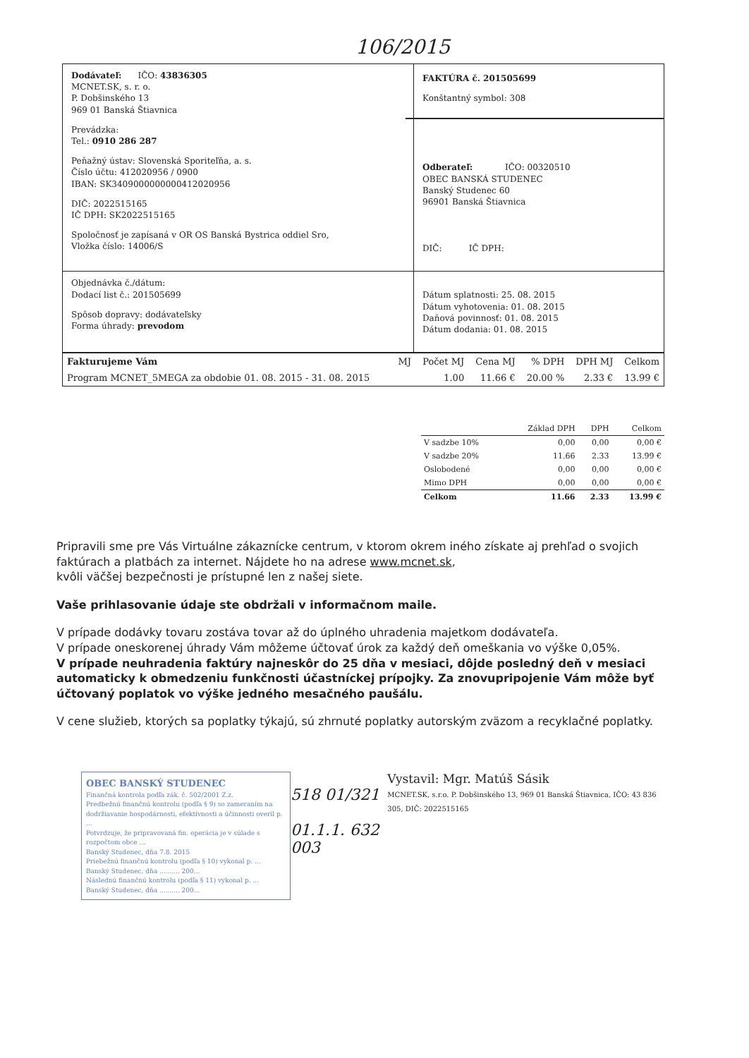106/2015
Dodávateľ: IČO: 43836305
MCNET.SK, s. r. o.
P. Dobšinského 13
969 01 Banská Štiavnica
Prevádzka:
Tel.: 0910 286 287
Peňažný ústav: Slovenská Sporiteľňa, a. s.
Číslo účtu: 412020956 / 0900
IBAN: SK3409000000000412020956
DIČ: 2022515165
IČ DPH: SK2022515165
Spoločnosť je zapísaná v OR OS Banská Bystrica oddiel Sro,
Vložka číslo: 14006/S
FAKTÚRA č. 201505699
Konštantný symbol: 308
Odberateľ: IČO: 00320510
OBEC BANSKÁ STUDENEC
Banský Studenec 60
96901 Banská Štiavnica
DIČ: IČ DPH:
Objednávka č./dátum:
Dodací list č.: 201505699
Spôsob dopravy: dodávateľsky
Forma úhrady: prevodom
Dátum splatnosti: 25. 08. 2015
Dátum vyhotovenia: 01. 08. 2015
Daňová povinnosť: 01. 08. 2015
Dátum dodania: 01. 08. 2015
| Fakturujeme Vám | MJ | Počet MJ | Cena MJ | % DPH | DPH MJ | Celkom |
| --- | --- | --- | --- | --- | --- | --- |
| Program MCNET_5MEGA za obdobie 01. 08. 2015 - 31. 08. 2015 | | 1.00 | 11.66 € | 20.00 % | 2.33 € | 13.99 € |
| | Základ DPH | DPH | Celkom |
| --- | --- | --- | --- |
| V sadzbe 10% | 0,00 | 0,00 | 0,00 € |
| V sadzbe 20% | 11.66 | 2.33 | 13.99 € |
| Oslobodené | 0,00 | 0,00 | 0,00 € |
| Mimo DPH | 0,00 | 0,00 | 0,00 € |
| Celkom | 11.66 | 2.33 | 13.99 € |
Pripravili sme pre Vás Virtuálne zákaznícke centrum, v ktorom okrem iného získate aj prehľad o svojich faktúrach a platbách za internet. Nájdete ho na adrese www.mcnet.sk,
kvôli väčšej bezpečnosti je prístupné len z našej siete.
Vaše prihlasovanie údaje ste obdržali v informačnom maile.
V prípade dodávky tovaru zostáva tovar až do úplného uhradenia majetkom dodávateľa.
V prípade oneskorenej úhrady Vám môžeme účtovať úrok za každý deň omeškania vo výške 0,05%.
V prípade neuhradenia faktúry najneskôr do 25 dňa v mesiaci, dôjde posledný deň v mesiaci automaticky k obmedzeniu funkčnosti účastníckej prípojky. Za znovupripojenie Vám môže byť účtovaný poplatok vo výške jedného mesačného paušálu.
V cene služieb, ktorých sa poplatky týkajú, sú zhrnuté poplatky autorským zväzom a recyklačné poplatky.
OBEC BANSKÝ STUDENEC
Finančná kontrola podľa zák. č. 502/2001 Z.z.
Predbežnú finančnú kontrolu (podľa § 9) so zameraním na dodržiavanie hospodárnosti, efektívnosti a účinnosti overil p. ...
Potvrdzuje, že pripravovaná fin. operácia je v súlade s rozpočtom obce ...
Banský Studenec, dňa 7.8. 2015
Priebežnú finančnú kontrolu (podľa § 10) vykonal p. ...
Banský Studenec, dňa .......... 200...
Následnú finančnú kontrolu (podľa § 11) vykonal p. ...
Banský Studenec, dňa .......... 200...
518 01/321
01.1.1. 632 003
Vystavil: Mgr. Matúš Sásik
MCNET.SK, s.r.o. P. Dobšinského 13, 969 01 Banská Štiavnica, IČO: 43 836 305, DIČ: 2022515165